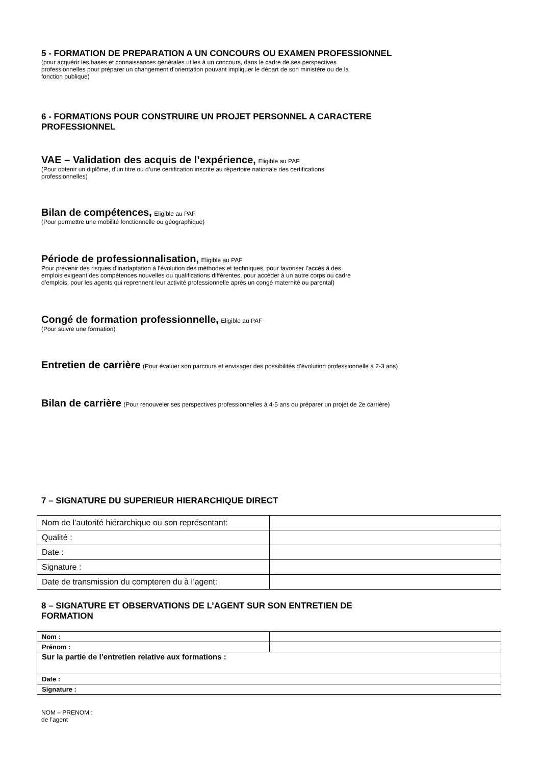5 - FORMATION DE PREPARATION A UN CONCOURS OU EXAMEN PROFESSIONNEL
(pour acquérir les bases et connaissances générales utiles à un concours, dans le cadre de ses perspectives
professionnelles pour préparer un changement d’orientation pouvant impliquer le départ de son ministère ou de la
fonction publique)
6 - FORMATIONS POUR CONSTRUIRE UN PROJET PERSONNEL A CARACTERE
PROFESSIONNEL
VAE – Validation des acquis de l’expérience, Eligible au PAF
(Pour obtenir un diplôme, d’un titre ou d’une certification inscrite au répertoire nationale des certifications
professionnelles)
Bilan de compétences, Eligible au PAF
(Pour permettre une mobilité fonctionnelle ou géographique)
Période de professionnalisation, Eligible au PAF
Pour prévenir des risques d’inadaptation à l’évolution des méthodes et techniques, pour favoriser l’accès à des
emplois exigeant des compétences nouvelles ou qualifications différentes, pour accéder à un autre corps ou cadre
d’emplois, pour les agents qui reprennent leur activité professionnelle après un congé maternité ou parental)
Congé de formation professionnelle, Eligible au PAF
(Pour suivre une formation)
Entretien de carrière (Pour évaluer son parcours et envisager des possibilités d’évolution professionnelle à 2-3 ans)
Bilan de carrière (Pour renouveler ses perspectives professionnelles à 4-5 ans ou préparer un projet de 2e carrière)
7 – SIGNATURE DU SUPERIEUR HIERARCHIQUE DIRECT
| Nom de l’autorité hiérarchique ou son représentant: | |
| Qualité : | |
| Date : | |
| Signature : | |
| Date de transmission du compteren du à l’agent: | |
8 – SIGNATURE ET OBSERVATIONS DE L’AGENT SUR SON ENTRETIEN DE
FORMATION
| Nom : | |
| Prénom : | |
| Sur la partie de l’entretien relative aux formations : | |
| Date : | |
| Signature : | |
NOM – PRENOM :
de l’agent